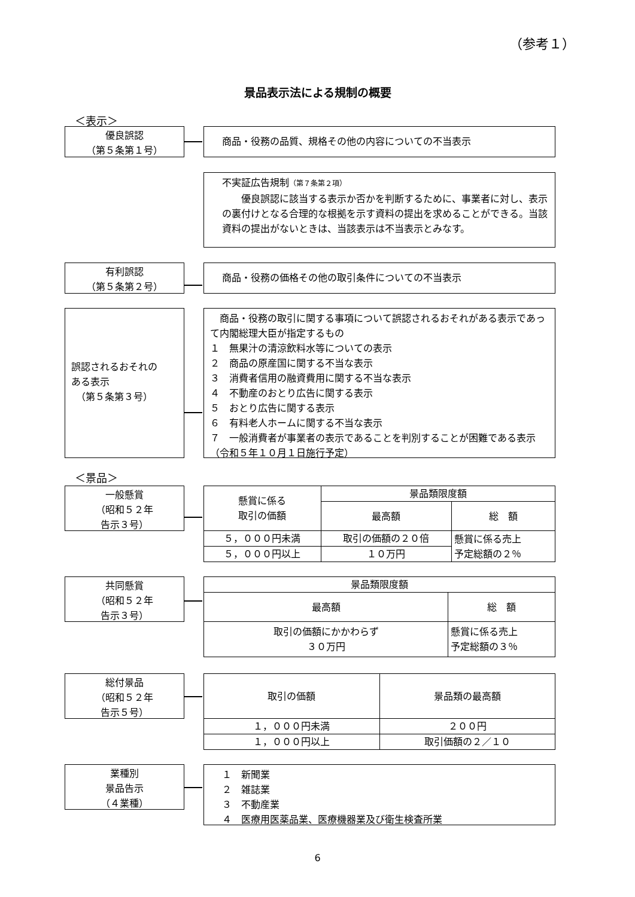（参考１）
景品表示法による規制の概要
＜表示＞
優良誤認
（第５条第１号）
商品・役務の品質、規格その他の内容についての不当表示
不実証広告規制（第７条第２項）
　　優良誤認に該当する表示か否かを判断するために、事業者に対し、表示の裏付けとなる合理的な根拠を示す資料の提出を求めることができる。当該資料の提出がないときは、当該表示は不当表示とみなす。
有利誤認
（第５条第２号）
商品・役務の価格その他の取引条件についての不当表示
誤認されるおそれの
ある表示
　（第５条第３号）
　商品・役務の取引に関する事項について誤認されるおそれがある表示であって内閣総理大臣が指定するもの
１　無果汁の清涼飲料水等についての表示
２　商品の原産国に関する不当な表示
３　消費者信用の融資費用に関する不当な表示
４　不動産のおとり広告に関する表示
５　おとり広告に関する表示
６　有料老人ホームに関する不当な表示
７　一般消費者が事業者の表示であることを判別することが困難である表示（令和５年１０月１日施行予定）
＜景品＞
一般懸賞
（昭和５２年
告示３号）
| 懸賞に係る 取引の価額 | 景品類限度額 | |
| --- | --- | --- |
| | 最高額 | 総 額 |
| ５，０００円未満 | 取引の価額の２０倍 | 懸賞に係る売上 予定総額の２％ |
| ５，０００円以上 | １０万円 | |
共同懸賞
（昭和５２年
告示３号）
| 景品類限度額 | |
| --- | --- |
| 最高額 | 総 額 |
| 取引の価額にかかわらず ３０万円 | 懸賞に係る売上 予定総額の３％ |
総付景品
（昭和５２年
告示５号）
| 取引の価額 | 景品類の最高額 |
| --- | --- |
| １，０００円未満 | ２００円 |
| １，０００円以上 | 取引価額の２／１０ |
業種別
景品告示
（４業種）
１　新聞業
２　雑誌業
３　不動産業
４　医療用医薬品業、医療機器業及び衛生検査所業
6